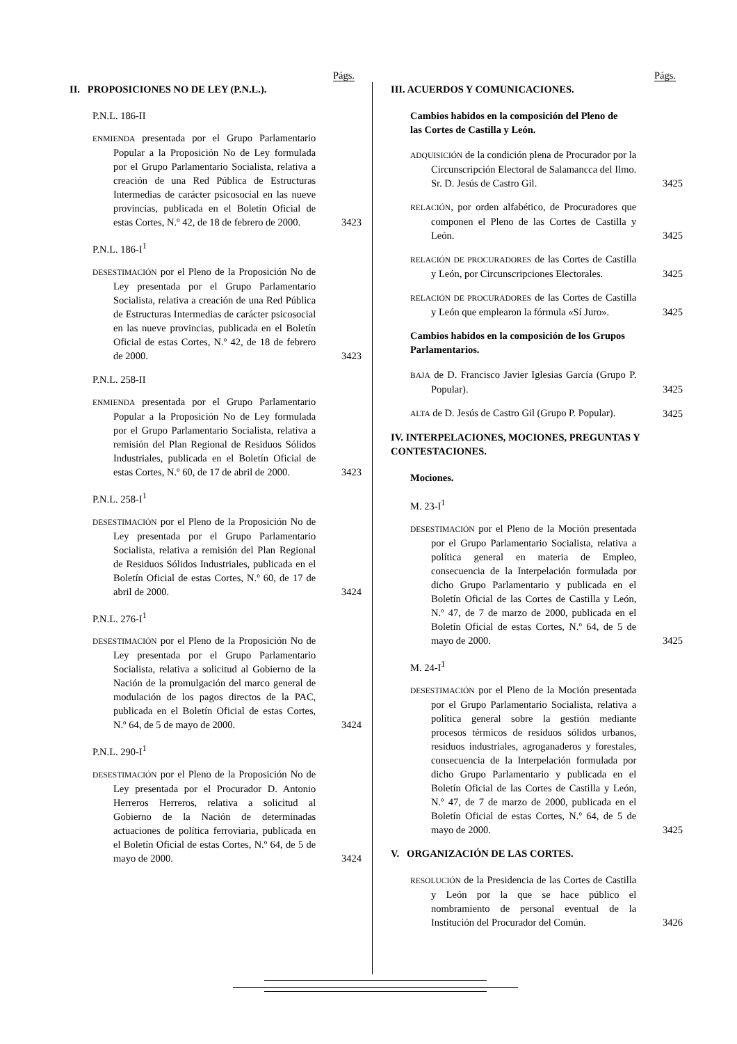Págs.
II. PROPOSICIONES NO DE LEY (P.N.L.).
P.N.L. 186-II
ENMIENDA presentada por el Grupo Parlamentario Popular a la Proposición No de Ley formulada por el Grupo Parlamentario Socialista, relativa a creación de una Red Pública de Estructuras Intermedias de carácter psicosocial en las nueve provincias, publicada en el Boletín Oficial de estas Cortes, N.º 42, de 18 de febrero de 2000.
3423
P.N.L. 186-I<sup>1</sup>
DESESTIMACIÓN por el Pleno de la Proposición No de Ley presentada por el Grupo Parlamentario Socialista, relativa a creación de una Red Pública de Estructuras Intermedias de carácter psicosocial en las nueve provincias, publicada en el Boletín Oficial de estas Cortes, N.º 42, de 18 de febrero de 2000.
3423
P.N.L. 258-II
ENMIENDA presentada por el Grupo Parlamentario Popular a la Proposición No de Ley formulada por el Grupo Parlamentario Socialista, relativa a remisión del Plan Regional de Residuos Sólidos Industriales, publicada en el Boletín Oficial de estas Cortes, N.º 60, de 17 de abril de 2000.
3423
P.N.L. 258-I<sup>1</sup>
DESESTIMACIÓN por el Pleno de la Proposición No de Ley presentada por el Grupo Parlamentario Socialista, relativa a remisión del Plan Regional de Residuos Sólidos Industriales, publicada en el Boletín Oficial de estas Cortes, N.º 60, de 17 de abril de 2000.
3424
P.N.L. 276-I<sup>1</sup>
DESESTIMACIÓN por el Pleno de la Proposición No de Ley presentada por el Grupo Parlamentario Socialista, relativa a solicitud al Gobierno de la Nación de la promulgación del marco general de modulación de los pagos directos de la PAC, publicada en el Boletín Oficial de estas Cortes, N.º 64, de 5 de mayo de 2000.
3424
P.N.L. 290-I<sup>1</sup>
DESESTIMACIÓN por el Pleno de la Proposición No de Ley presentada por el Procurador D. Antonio Herreros Herreros, relativa a solicitud al Gobierno de la Nación de determinadas actuaciones de política ferroviaria, publicada en el Boletín Oficial de estas Cortes, N.º 64, de 5 de mayo de 2000.
3424
Págs.
III. ACUERDOS Y COMUNICACIONES.
Cambios habidos en la composición del Pleno de las Cortes de Castilla y León.
ADQUISICIÓN de la condición plena de Procurador por la Circunscripción Electoral de Salamancca del Ilmo. Sr. D. Jesús de Castro Gil.
3425
RELACIÓN, por orden alfabético, de Procuradores que componen el Pleno de las Cortes de Castilla y León.
3425
RELACIÓN DE PROCURADORES de las Cortes de Castilla y León, por Circunscripciones Electorales.
3425
RELACIÓN DE PROCURADORES de las Cortes de Castilla y León que emplearon la fórmula «Sí Juro».
3425
Cambios habidos en la composición de los Grupos Parlamentarios.
BAJA de D. Francisco Javier Iglesias García (Grupo P. Popular).
3425
ALTA de D. Jesús de Castro Gil (Grupo P. Popular).
3425
IV. INTERPELACIONES, MOCIONES, PREGUNTAS Y CONTESTACIONES.
Mociones.
M. 23-I<sup>1</sup>
DESESTIMACIÓN por el Pleno de la Moción presentada por el Grupo Parlamentario Socialista, relativa a política general en materia de Empleo, consecuencia de la Interpelación formulada por dicho Grupo Parlamentario y publicada en el Boletín Oficial de las Cortes de Castilla y León, N.º 47, de 7 de marzo de 2000, publicada en el Boletín Oficial de estas Cortes, N.º 64, de 5 de mayo de 2000.
3425
M. 24-I<sup>1</sup>
DESESTIMACIÓN por el Pleno de la Moción presentada por el Grupo Parlamentario Socialista, relativa a política general sobre la gestión mediante procesos térmicos de residuos sólidos urbanos, residuos industriales, agroganaderos y forestales, consecuencia de la Interpelación formulada por dicho Grupo Parlamentario y publicada en el Boletín Oficial de las Cortes de Castilla y León, N.º 47, de 7 de marzo de 2000, publicada en el Boletín Oficial de estas Cortes, N.º 64, de 5 de mayo de 2000.
3425
V. ORGANIZACIÓN DE LAS CORTES.
RESOLUCIÓN de la Presidencia de las Cortes de Castilla y León por la que se hace público el nombramiento de personal eventual de la Institución del Procurador del Común.
3426